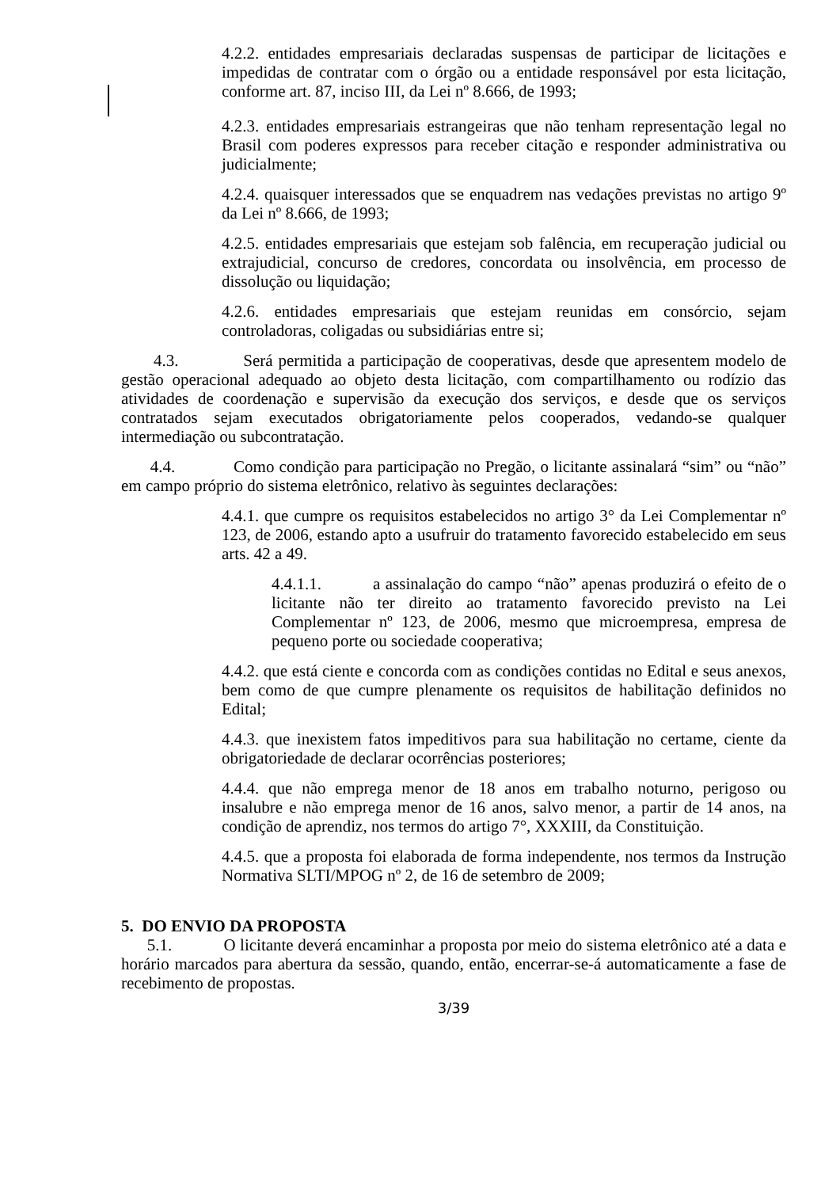4.2.2. entidades empresariais declaradas suspensas de participar de licitações e impedidas de contratar com o órgão ou a entidade responsável por esta licitação, conforme art. 87, inciso III, da Lei nº 8.666, de 1993;
4.2.3. entidades empresariais estrangeiras que não tenham representação legal no Brasil com poderes expressos para receber citação e responder administrativa ou judicialmente;
4.2.4. quaisquer interessados que se enquadrem nas vedações previstas no artigo 9º da Lei nº 8.666, de 1993;
4.2.5. entidades empresariais que estejam sob falência, em recuperação judicial ou extrajudicial, concurso de credores, concordata ou insolvência, em processo de dissolução ou liquidação;
4.2.6. entidades empresariais que estejam reunidas em consórcio, sejam controladoras, coligadas ou subsidiárias entre si;
4.3. Será permitida a participação de cooperativas, desde que apresentem modelo de gestão operacional adequado ao objeto desta licitação, com compartilhamento ou rodízio das atividades de coordenação e supervisão da execução dos serviços, e desde que os serviços contratados sejam executados obrigatoriamente pelos cooperados, vedando-se qualquer intermediação ou subcontratação.
4.4. Como condição para participação no Pregão, o licitante assinalará “sim” ou “não” em campo próprio do sistema eletrônico, relativo às seguintes declarações:
4.4.1. que cumpre os requisitos estabelecidos no artigo 3° da Lei Complementar nº 123, de 2006, estando apto a usufruir do tratamento favorecido estabelecido em seus arts. 42 a 49.
4.4.1.1. a assinalação do campo “não” apenas produzirá o efeito de o licitante não ter direito ao tratamento favorecido previsto na Lei Complementar nº 123, de 2006, mesmo que microempresa, empresa de pequeno porte ou sociedade cooperativa;
4.4.2. que está ciente e concorda com as condições contidas no Edital e seus anexos, bem como de que cumpre plenamente os requisitos de habilitação definidos no Edital;
4.4.3. que inexistem fatos impeditivos para sua habilitação no certame, ciente da obrigatoriedade de declarar ocorrências posteriores;
4.4.4. que não emprega menor de 18 anos em trabalho noturno, perigoso ou insalubre e não emprega menor de 16 anos, salvo menor, a partir de 14 anos, na condição de aprendiz, nos termos do artigo 7°, XXXIII, da Constituição.
4.4.5. que a proposta foi elaborada de forma independente, nos termos da Instrução Normativa SLTI/MPOG nº 2, de 16 de setembro de 2009;
5. DO ENVIO DA PROPOSTA
5.1. O licitante deverá encaminhar a proposta por meio do sistema eletrônico até a data e horário marcados para abertura da sessão, quando, então, encerrar-se-á automaticamente a fase de recebimento de propostas.
3/39